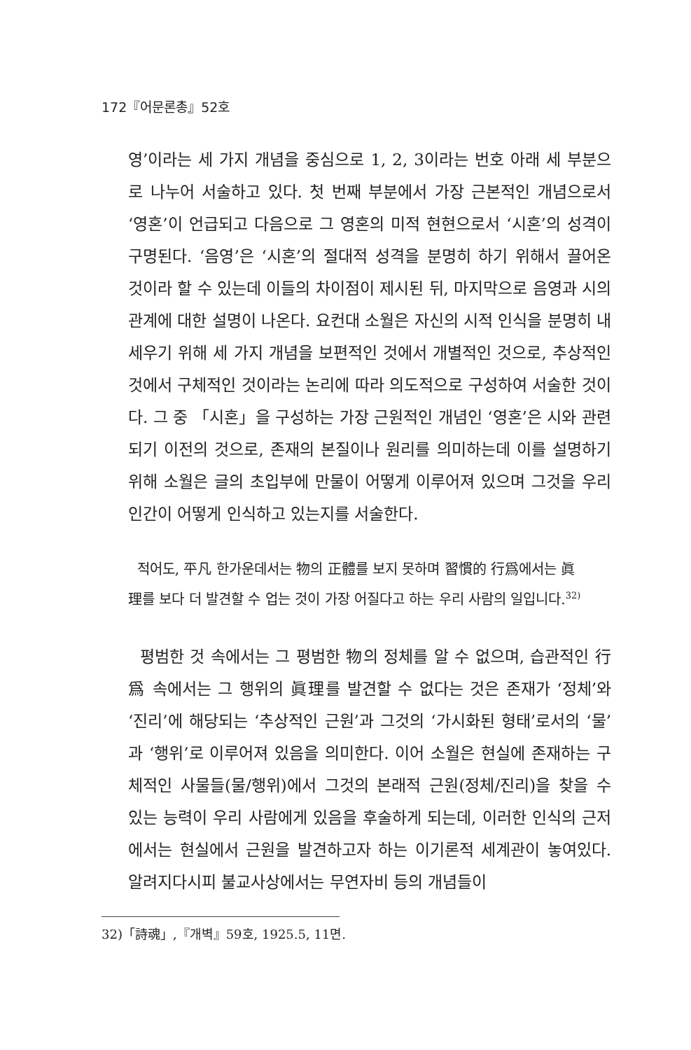172『어문론총』52호
영’이라는 세 가지 개념을 중심으로 1, 2, 3이라는 번호 아래 세 부분으로 나누어 서술하고 있다. 첫 번째 부분에서 가장 근본적인 개념으로서 ‘영혼’이 언급되고 다음으로 그 영혼의 미적 현현으로서 ‘시혼’의 성격이 구명된다. ‘음영’은 ‘시혼’의 절대적 성격을 분명히 하기 위해서 끌어온 것이라 할 수 있는데 이들의 차이점이 제시된 뒤, 마지막으로 음영과 시의 관계에 대한 설명이 나온다. 요컨대 소월은 자신의 시적 인식을 분명히 내세우기 위해 세 가지 개념을 보편적인 것에서 개별적인 것으로, 추상적인 것에서 구체적인 것이라는 논리에 따라 의도적으로 구성하여 서술한 것이다. 그 중 「시혼」을 구성하는 가장 근원적인 개념인 ‘영혼’은 시와 관련되기 이전의 것으로, 존재의 본질이나 원리를 의미하는데 이를 설명하기 위해 소월은 글의 초입부에 만물이 어떻게 이루어져 있으며 그것을 우리 인간이 어떻게 인식하고 있는지를 서술한다.
적어도, 平凡 한가운데서는 物의 正體를 보지 못하며 習慣的 行爲에서는 眞理를 보다 더 발견할 수 업는 것이 가장 어질다고 하는 우리 사람의 일입니다.<sup>32)</sup>
평범한 것 속에서는 그 평범한 物의 정체를 알 수 없으며, 습관적인 行爲 속에서는 그 행위의 眞理를 발견할 수 없다는 것은 존재가 ‘정체’와 ‘진리’에 해당되는 ‘추상적인 근원’과 그것의 ‘가시화된 형태’로서의 ‘물’과 ‘행위’로 이루어져 있음을 의미한다. 이어 소월은 현실에 존재하는 구체적인 사물들(물/행위)에서 그것의 본래적 근원(정체/진리)을 찾을 수 있는 능력이 우리 사람에게 있음을 후술하게 되는데, 이러한 인식의 근저에서는 현실에서 근원을 발견하고자 하는 이기론적 세계관이 놓여있다. 알려지다시피 불교사상에서는 무연자비 등의 개념들이
32)「詩魂」,『개벽』59호, 1925.5, 11면.